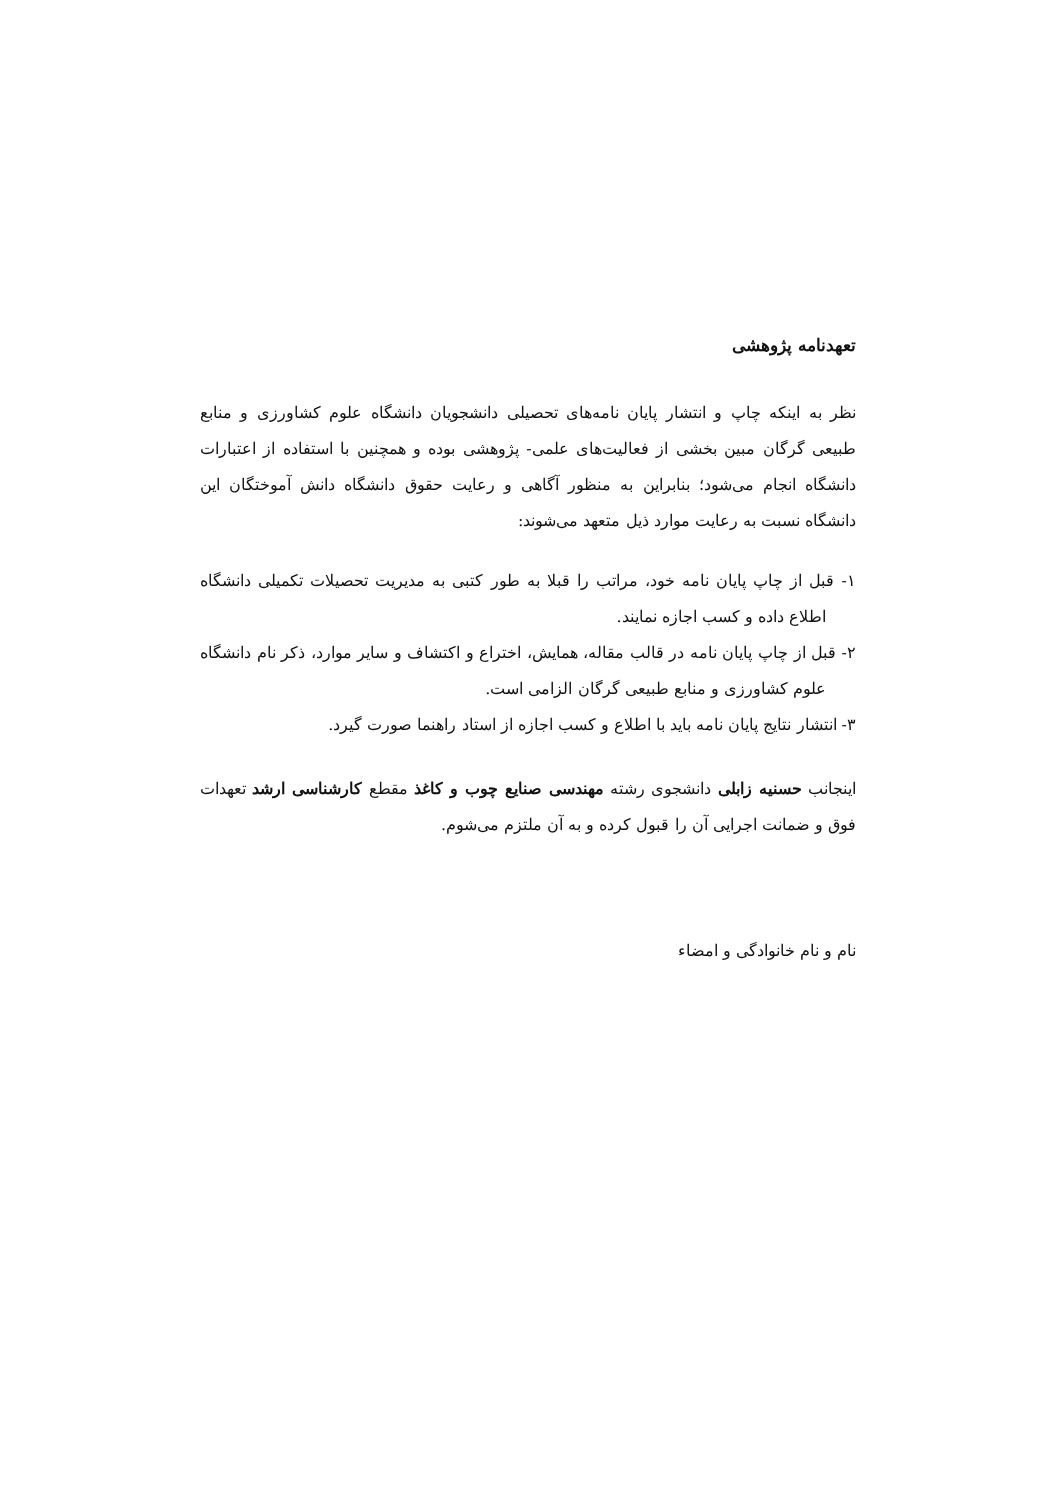تعهدنامه پژوهشی
نظر به اینکه چاپ و انتشار پایان نامه‌های تحصیلی دانشجویان دانشگاه علوم کشاورزی و منابع طبیعی گرگان مبین بخشی از فعالیت‌های علمی- پژوهشی بوده و همچنین با استفاده از اعتبارات دانشگاه انجام می‌شود؛ بنابراین به منظور آگاهی و رعایت حقوق دانشگاه دانش آموختگان این دانشگاه نسبت به رعایت موارد ذیل متعهد می‌شوند:
۱- قبل از چاپ پایان نامه خود، مراتب را قبلا به طور کتبی به مدیریت تحصیلات تکمیلی دانشگاه اطلاع داده و کسب اجازه نمایند.
۲- قبل از چاپ پایان نامه در قالب مقاله، همایش، اختراع و اکتشاف و سایر موارد، ذکر نام دانشگاه علوم کشاورزی و منابع طبیعی گرگان الزامی است.
۳- انتشار نتایج پایان نامه باید با اطلاع و کسب اجازه از استاد راهنما صورت گیرد.
اینجانب حسنیه زابلی دانشجوی رشته مهندسی صنایع چوب و کاغذ مقطع کارشناسی ارشد تعهدات فوق و ضمانت اجرایی آن را قبول کرده و به آن ملتزم می‌شوم.
نام و نام خانوادگی و امضاء